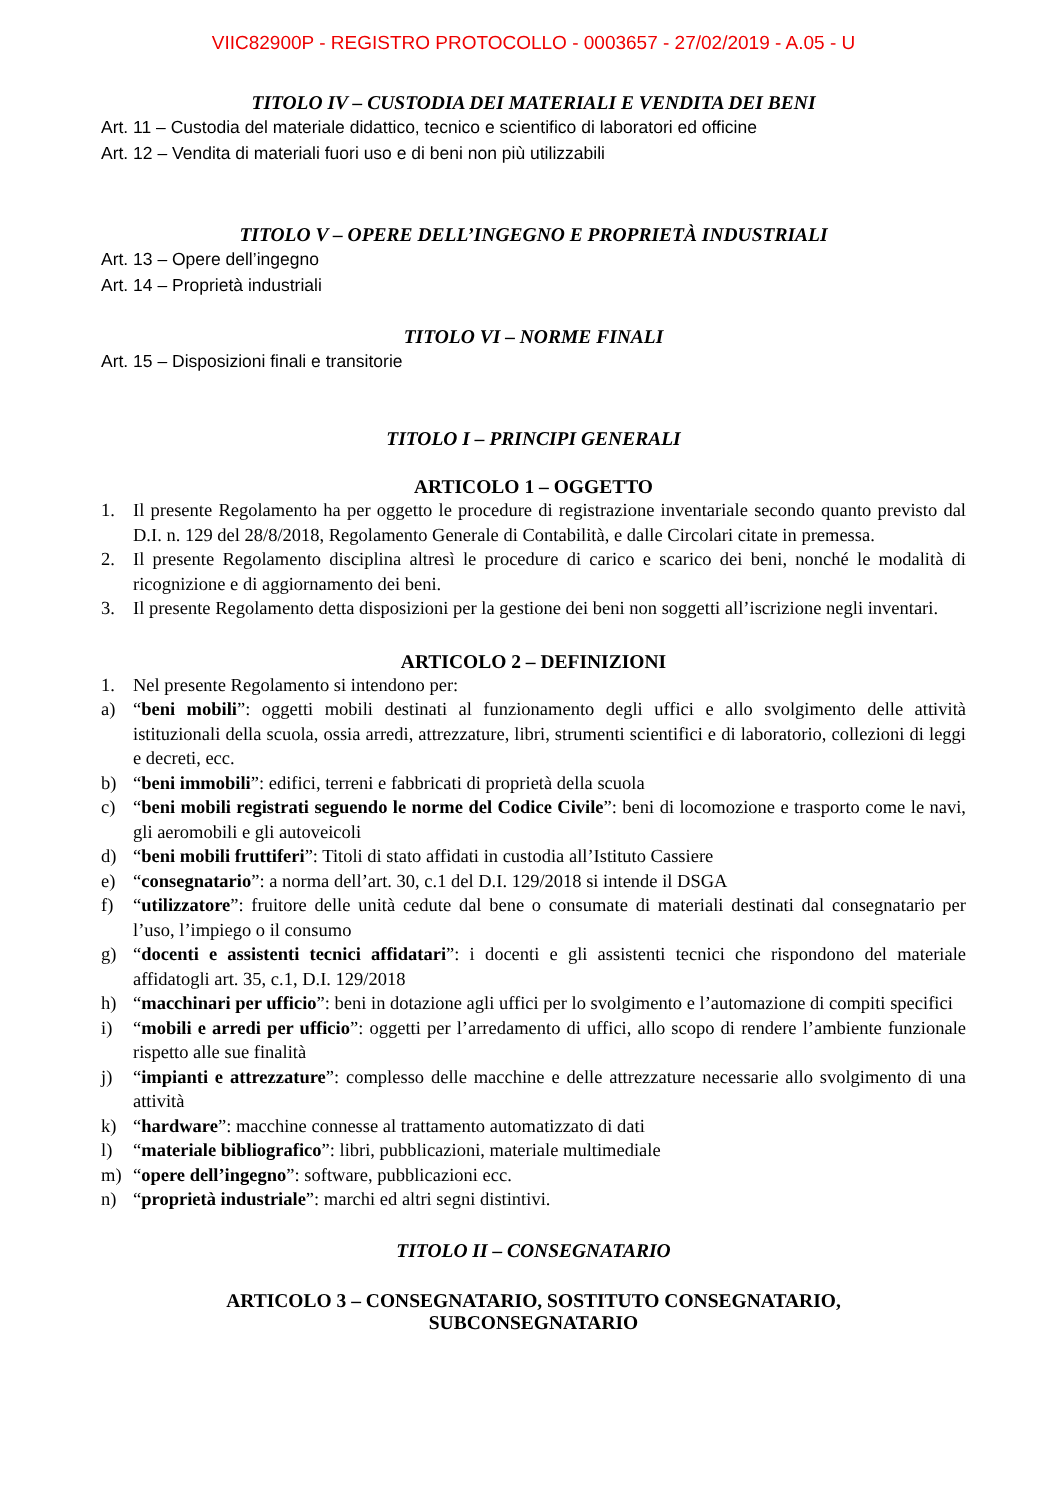VIIC82900P - REGISTRO PROTOCOLLO - 0003657 - 27/02/2019 - A.05 - U
TITOLO IV – CUSTODIA DEI MATERIALI E VENDITA DEI BENI
Art. 11 – Custodia del materiale didattico, tecnico e scientifico di laboratori ed officine
Art. 12 – Vendita di materiali fuori uso e di beni non più utilizzabili
TITOLO V – OPERE DELL’INGEGNO E PROPRIETÀ INDUSTRIALI
Art. 13 – Opere dell’ingegno
Art. 14 – Proprietà industriali
TITOLO VI – NORME FINALI
Art. 15 – Disposizioni finali e transitorie
TITOLO I – PRINCIPI GENERALI
ARTICOLO 1 – OGGETTO
1. Il presente Regolamento ha per oggetto le procedure di registrazione inventariale secondo quanto previsto dal D.I. n. 129 del 28/8/2018, Regolamento Generale di Contabilità, e dalle Circolari citate in premessa.
2. Il presente Regolamento disciplina altresì le procedure di carico e scarico dei beni, nonché le modalità di ricognizione e di aggiornamento dei beni.
3. Il presente Regolamento detta disposizioni per la gestione dei beni non soggetti all’iscrizione negli inventari.
ARTICOLO 2 – DEFINIZIONI
1. Nel presente Regolamento si intendono per:
a) “beni mobili”: oggetti mobili destinati al funzionamento degli uffici e allo svolgimento delle attività istituzionali della scuola, ossia arredi, attrezzature, libri, strumenti scientifici e di laboratorio, collezioni di leggi e decreti, ecc.
b) “beni immobili”: edifici, terreni e fabbricati di proprietà della scuola
c) “beni mobili registrati seguendo le norme del Codice Civile”: beni di locomozione e trasporto come le navi, gli aeromobili e gli autoveicoli
d) “beni mobili fruttiferi”: Titoli di stato affidati in custodia all’Istituto Cassiere
e) “consegnatario”: a norma dell’art. 30, c.1 del D.I. 129/2018 si intende il DSGA
f) “utilizzatore”: fruitore delle unità cedute dal bene o consumate di materiali destinati dal consegnatario per l’uso, l’impiego o il consumo
g) “docenti e assistenti tecnici affidatari”: i docenti e gli assistenti tecnici che rispondono del materiale affidatogli art. 35, c.1, D.I. 129/2018
h) “macchinari per ufficio”: beni in dotazione agli uffici per lo svolgimento e l’automazione di compiti specifici
i) “mobili e arredi per ufficio”: oggetti per l’arredamento di uffici, allo scopo di rendere l’ambiente funzionale rispetto alle sue finalità
j) “impianti e attrezzature”: complesso delle macchine e delle attrezzature necessarie allo svolgimento di una attività
k) “hardware”: macchine connesse al trattamento automatizzato di dati
l) “materiale bibliografico”: libri, pubblicazioni, materiale multimediale
m) “opere dell’ingegno”: software, pubblicazioni ecc.
n) “proprietà industriale”: marchi ed altri segni distintivi.
TITOLO II – CONSEGNATARIO
ARTICOLO 3 – CONSEGNATARIO, SOSTITUTO CONSEGNATARIO,
SUBCONSEGNATARIO